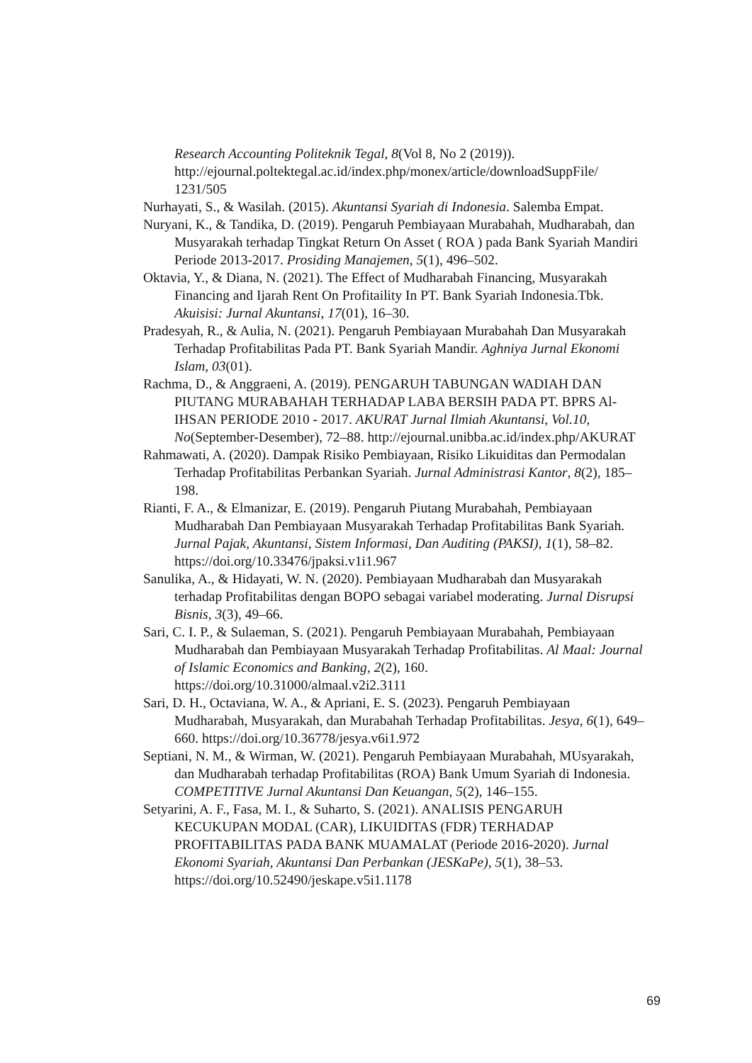Research Accounting Politeknik Tegal, 8(Vol 8, No 2 (2019)). http://ejournal.poltektegal.ac.id/index.php/monex/article/downloadSuppFile/ 1231/505
Nurhayati, S., & Wasilah. (2015). Akuntansi Syariah di Indonesia. Salemba Empat.
Nuryani, K., & Tandika, D. (2019). Pengaruh Pembiayaan Murabahah, Mudharabah, dan Musyarakah terhadap Tingkat Return On Asset ( ROA ) pada Bank Syariah Mandiri Periode 2013-2017. Prosiding Manajemen, 5(1), 496–502.
Oktavia, Y., & Diana, N. (2021). The Effect of Mudharabah Financing, Musyarakah Financing and Ijarah Rent On Profitaility In PT. Bank Syariah Indonesia.Tbk. Akuisisi: Jurnal Akuntansi, 17(01), 16–30.
Pradesyah, R., & Aulia, N. (2021). Pengaruh Pembiayaan Murabahah Dan Musyarakah Terhadap Profitabilitas Pada PT. Bank Syariah Mandir. Aghniya Jurnal Ekonomi Islam, 03(01).
Rachma, D., & Anggraeni, A. (2019). PENGARUH TABUNGAN WADIAH DAN PIUTANG MURABAHAH TERHADAP LABA BERSIH PADA PT. BPRS Al-IHSAN PERIODE 2010 - 2017. AKURAT Jurnal Ilmiah Akuntansi, Vol.10, No(September-Desember), 72–88. http://ejournal.unibba.ac.id/index.php/AKURAT
Rahmawati, A. (2020). Dampak Risiko Pembiayaan, Risiko Likuiditas dan Permodalan Terhadap Profitabilitas Perbankan Syariah. Jurnal Administrasi Kantor, 8(2), 185–198.
Rianti, F. A., & Elmanizar, E. (2019). Pengaruh Piutang Murabahah, Pembiayaan Mudharabah Dan Pembiayaan Musyarakah Terhadap Profitabilitas Bank Syariah. Jurnal Pajak, Akuntansi, Sistem Informasi, Dan Auditing (PAKSI), 1(1), 58–82. https://doi.org/10.33476/jpaksi.v1i1.967
Sanulika, A., & Hidayati, W. N. (2020). Pembiayaan Mudharabah dan Musyarakah terhadap Profitabilitas dengan BOPO sebagai variabel moderating. Jurnal Disrupsi Bisnis, 3(3), 49–66.
Sari, C. I. P., & Sulaeman, S. (2021). Pengaruh Pembiayaan Murabahah, Pembiayaan Mudharabah dan Pembiayaan Musyarakah Terhadap Profitabilitas. Al Maal: Journal of Islamic Economics and Banking, 2(2), 160. https://doi.org/10.31000/almaal.v2i2.3111
Sari, D. H., Octaviana, W. A., & Apriani, E. S. (2023). Pengaruh Pembiayaan Mudharabah, Musyarakah, dan Murabahah Terhadap Profitabilitas. Jesya, 6(1), 649–660. https://doi.org/10.36778/jesya.v6i1.972
Septiani, N. M., & Wirman, W. (2021). Pengaruh Pembiayaan Murabahah, MUsyarakah, dan Mudharabah terhadap Profitabilitas (ROA) Bank Umum Syariah di Indonesia. COMPETITIVE Jurnal Akuntansi Dan Keuangan, 5(2), 146–155.
Setyarini, A. F., Fasa, M. I., & Suharto, S. (2021). ANALISIS PENGARUH KECUKUPAN MODAL (CAR), LIKUIDITAS (FDR) TERHADAP PROFITABILITAS PADA BANK MUAMALAT (Periode 2016-2020). Jurnal Ekonomi Syariah, Akuntansi Dan Perbankan (JESKaPe), 5(1), 38–53. https://doi.org/10.52490/jeskape.v5i1.1178
69